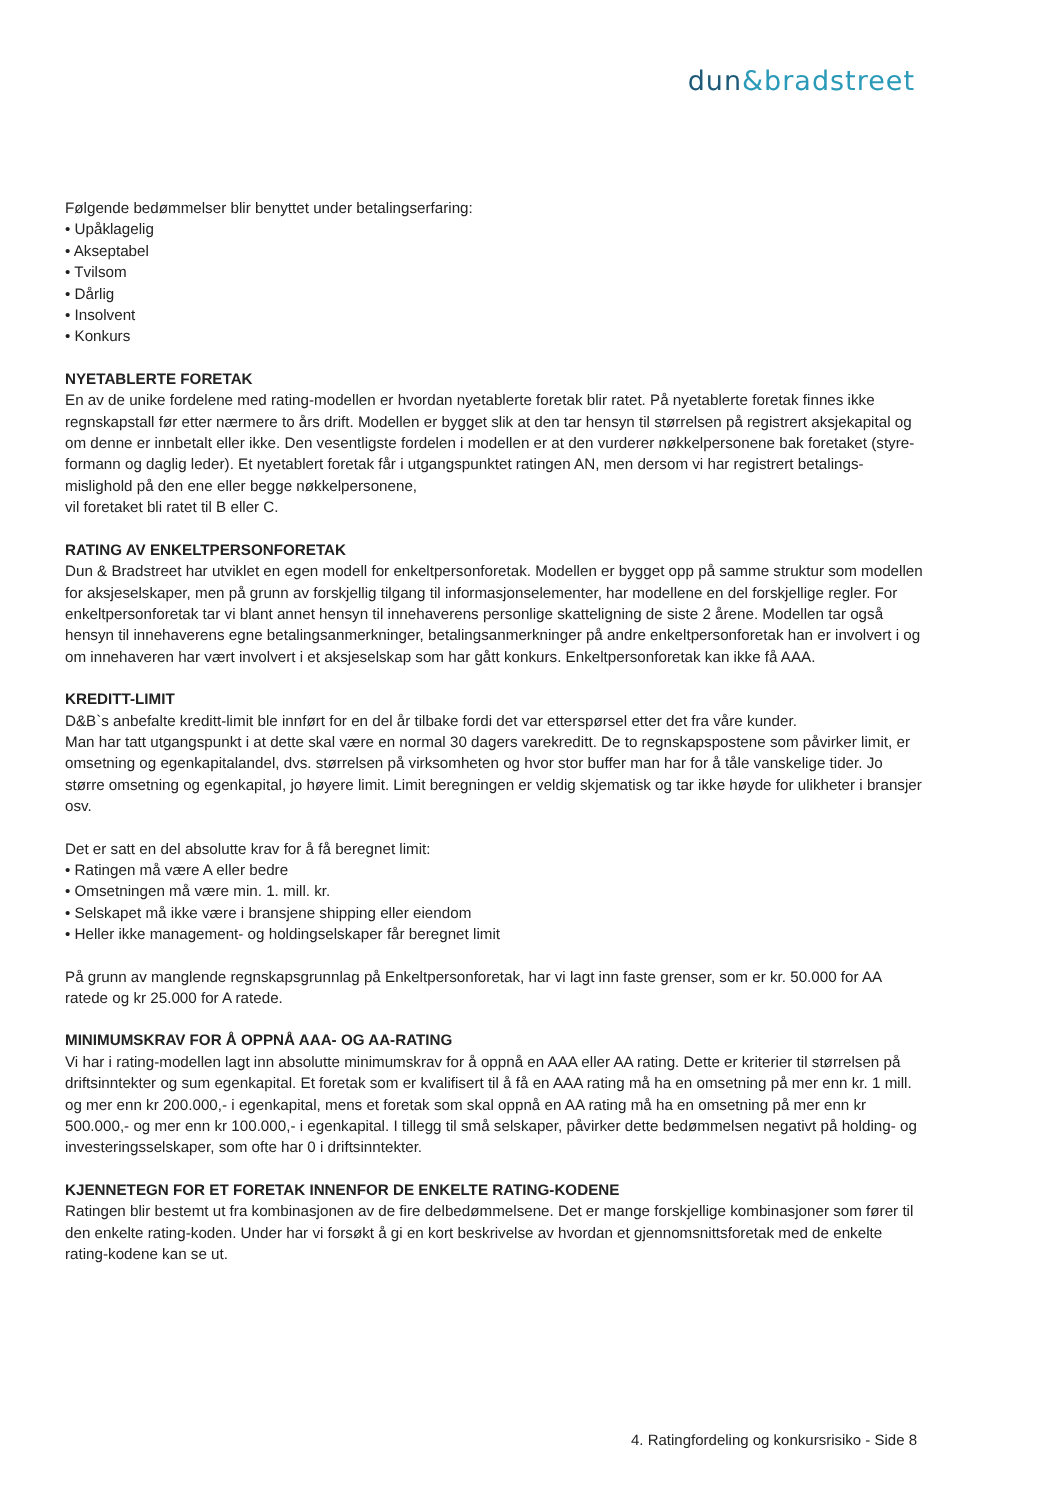dun&bradstreet
Følgende bedømmelser blir benyttet under betalingserfaring:
• Upåklagelig
• Akseptabel
• Tvilsom
• Dårlig
• Insolvent
• Konkurs
NYETABLERTE FORETAK
En av de unike fordelene med rating-modellen er hvordan nyetablerte foretak blir ratet. På nyetablerte foretak finnes ikke regnskapstall før etter nærmere to års drift. Modellen er bygget slik at den tar hensyn til størrelsen på registrert aksjekapital og om denne er innbetalt eller ikke. Den vesentligste fordelen i modellen er at den vurderer nøkkelpersonene bak foretaket (styre- formann og daglig leder). Et nyetablert foretak får i utgangspunktet ratingen AN, men dersom vi har registrert betalings- mislighold på den ene eller begge nøkkelpersonene,
vil foretaket bli ratet til B eller C.
RATING AV ENKELTPERSONFORETAK
Dun & Bradstreet har utviklet en egen modell for enkeltpersonforetak. Modellen er bygget opp på samme struktur som modellen for aksjeselskaper, men på grunn av forskjellig tilgang til informasjonselementer, har modellene en del forskjellige regler. For enkeltpersonforetak tar vi blant annet hensyn til innehaverens personlige skatteligning de siste 2 årene. Modellen tar også hensyn til innehaverens egne betalingsanmerkninger, betalingsanmerkninger på andre enkeltpersonforetak han er involvert i og om innehaveren har vært involvert i et aksjeselskap som har gått konkurs. Enkeltpersonforetak kan ikke få AAA.
KREDITT-LIMIT
D&B`s anbefalte kreditt-limit ble innført for en del år tilbake fordi det var etterspørsel etter det fra våre kunder.
Man har tatt utgangspunkt i at dette skal være en normal 30 dagers varekreditt. De to regnskapspostene som påvirker limit, er omsetning og egenkapitalandel, dvs. størrelsen på virksomheten og hvor stor buffer man har for å tåle vanskelige tider. Jo større omsetning og egenkapital, jo høyere limit. Limit beregningen er veldig skjematisk og tar ikke høyde for ulikheter i bransjer osv.
Det er satt en del absolutte krav for å få beregnet limit:
• Ratingen må være A eller bedre
• Omsetningen må være min. 1. mill. kr.
• Selskapet må ikke være i bransjene shipping eller eiendom
• Heller ikke management- og holdingselskaper får beregnet limit
På grunn av manglende regnskapsgrunnlag på Enkeltpersonforetak, har vi lagt inn faste grenser, som er kr. 50.000 for AA ratede og kr 25.000 for A ratede.
MINIMUMSKRAV FOR Å OPPNÅ AAA- OG AA-RATING
Vi har i rating-modellen lagt inn absolutte minimumskrav for å oppnå en AAA eller AA rating. Dette er kriterier til størrelsen på driftsinntekter og sum egenkapital. Et foretak som er kvalifisert til å få en AAA rating må ha en omsetning på mer enn kr. 1 mill. og mer enn kr 200.000,- i egenkapital, mens et foretak som skal oppnå en AA rating må ha en omsetning på mer enn kr 500.000,- og mer enn kr 100.000,- i egenkapital. I tillegg til små selskaper, påvirker dette bedømmelsen negativt på holding- og investeringsselskaper, som ofte har 0 i driftsinntekter.
KJENNETEGN FOR ET FORETAK INNENFOR DE ENKELTE RATING-KODENE
Ratingen blir bestemt ut fra kombinasjonen av de fire delbedømmelsene. Det er mange forskjellige kombinasjoner som fører til den enkelte rating-koden. Under har vi forsøkt å gi en kort beskrivelse av hvordan et gjennomsnittsforetak med de enkelte rating-kodene kan se ut.
4. Ratingfordeling og konkursrisiko - Side 8